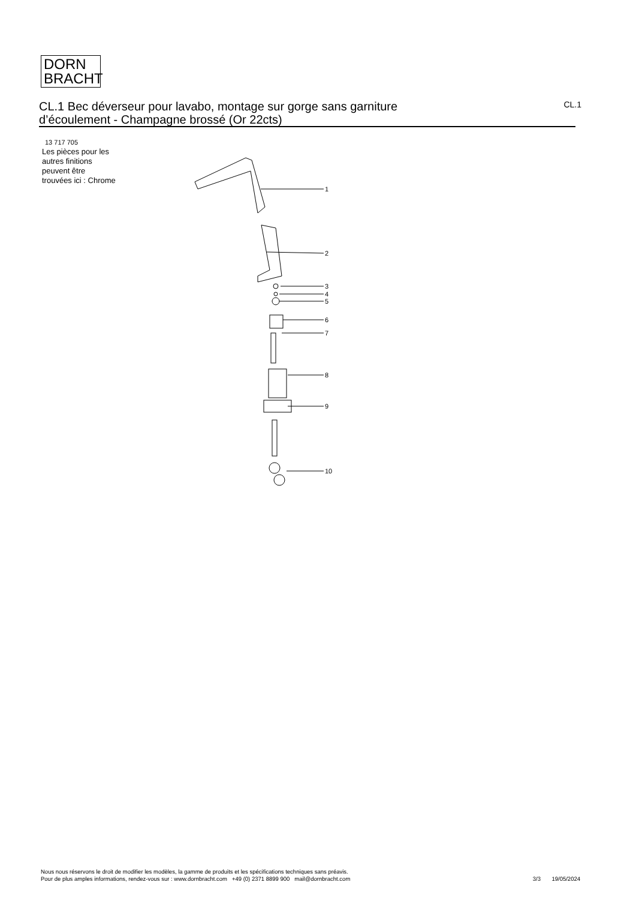DORN
BRACHT
CL.1 Bec déverseur pour lavabo, montage sur gorge sans garniture
d’écoulement - Champagne brossé (Or 22cts)
CL.1
13 717 705
Les pièces pour les
autres finitions
peuvent être
trouvées ici : Chrome
1
2
3
4
5
6
7
8
9
10
Nous nous réservons le droit de modifier les modèles, la gamme de produits et les spécifications techniques sans préavis.
Pour de plus amples informations, rendez-vous sur : www.dornbracht.com +49 (0) 2371 8899 900 mail@dornbracht.com
3/3 19/05/2024